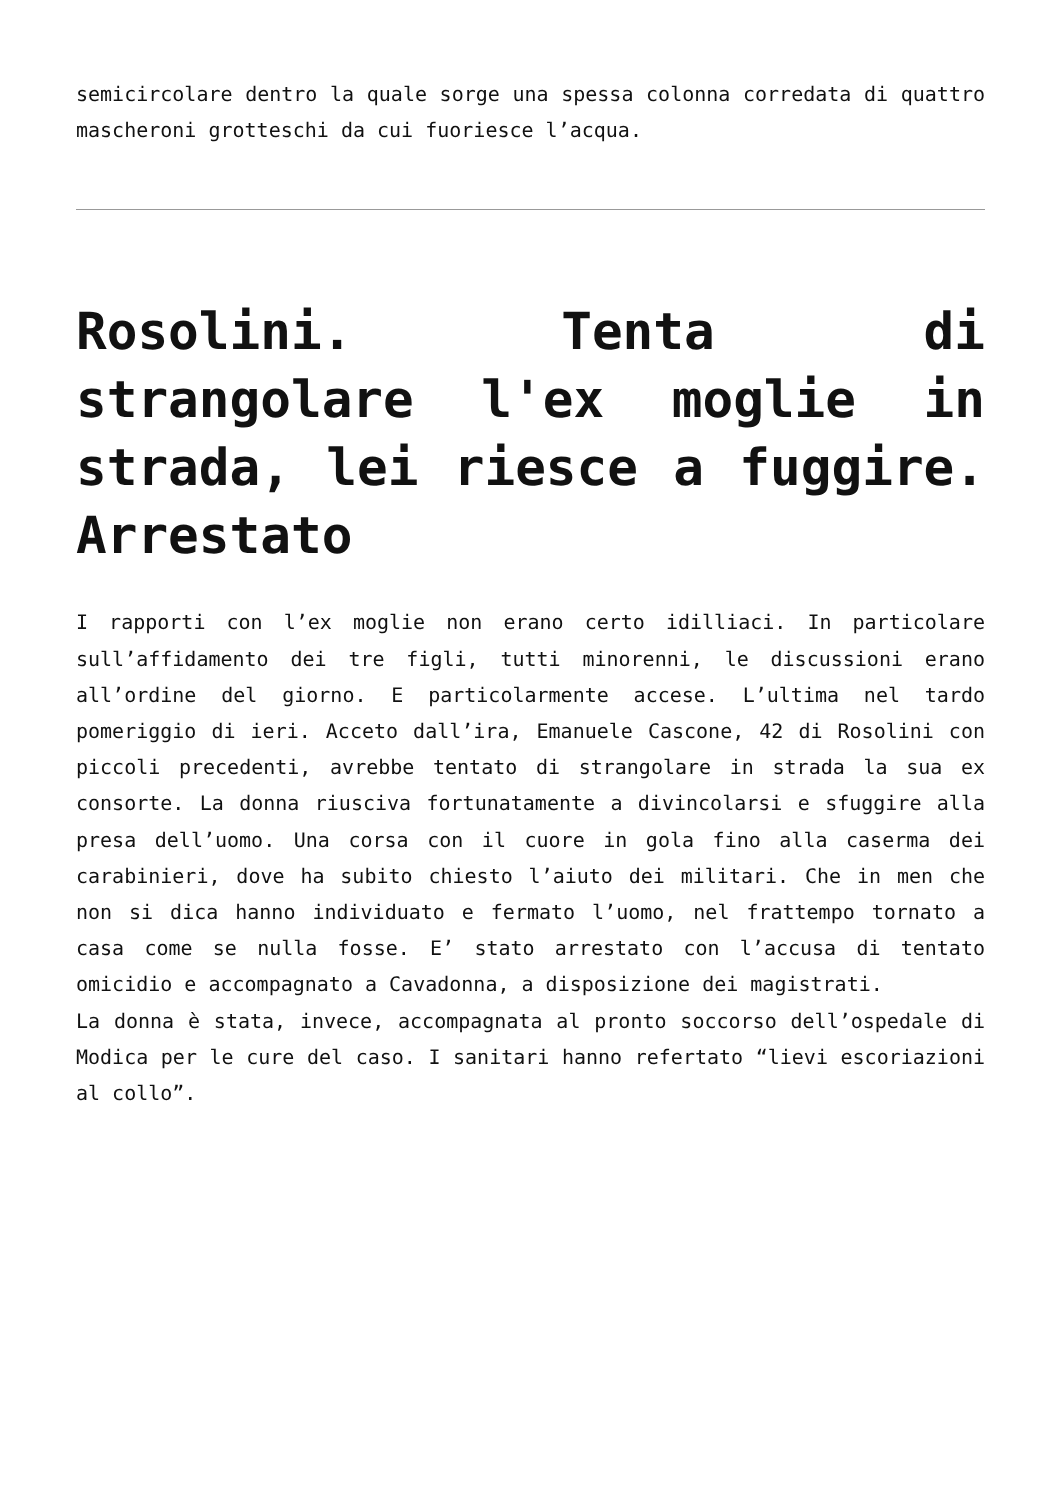semicircolare dentro la quale sorge una spessa colonna corredata di quattro mascheroni grotteschi da cui fuoriesce l’acqua.
Rosolini. Tenta di strangolare l'ex moglie in strada, lei riesce a fuggire. Arrestato
I rapporti con l’ex moglie non erano certo idilliaci. In particolare sull’affidamento dei tre figli, tutti minorenni, le discussioni erano all’ordine del giorno. E particolarmente accese. L’ultima nel tardo pomeriggio di ieri. Acceto dall’ira, Emanuele Cascone, 42 di Rosolini con piccoli precedenti, avrebbe tentato di strangolare in strada la sua ex consorte. La donna riusciva fortunatamente a divincolarsi e sfuggire alla presa dell’uomo. Una corsa con il cuore in gola fino alla caserma dei carabinieri, dove ha subito chiesto l’aiuto dei militari. Che in men che non si dica hanno individuato e fermato l’uomo, nel frattempo tornato a casa come se nulla fosse. E’ stato arrestato con l’accusa di tentato omicidio e accompagnato a Cavadonna, a disposizione dei magistrati.
La donna è stata, invece, accompagnata al pronto soccorso dell’ospedale di Modica per le cure del caso. I sanitari hanno refertato “lievi escoriazioni al collo”.